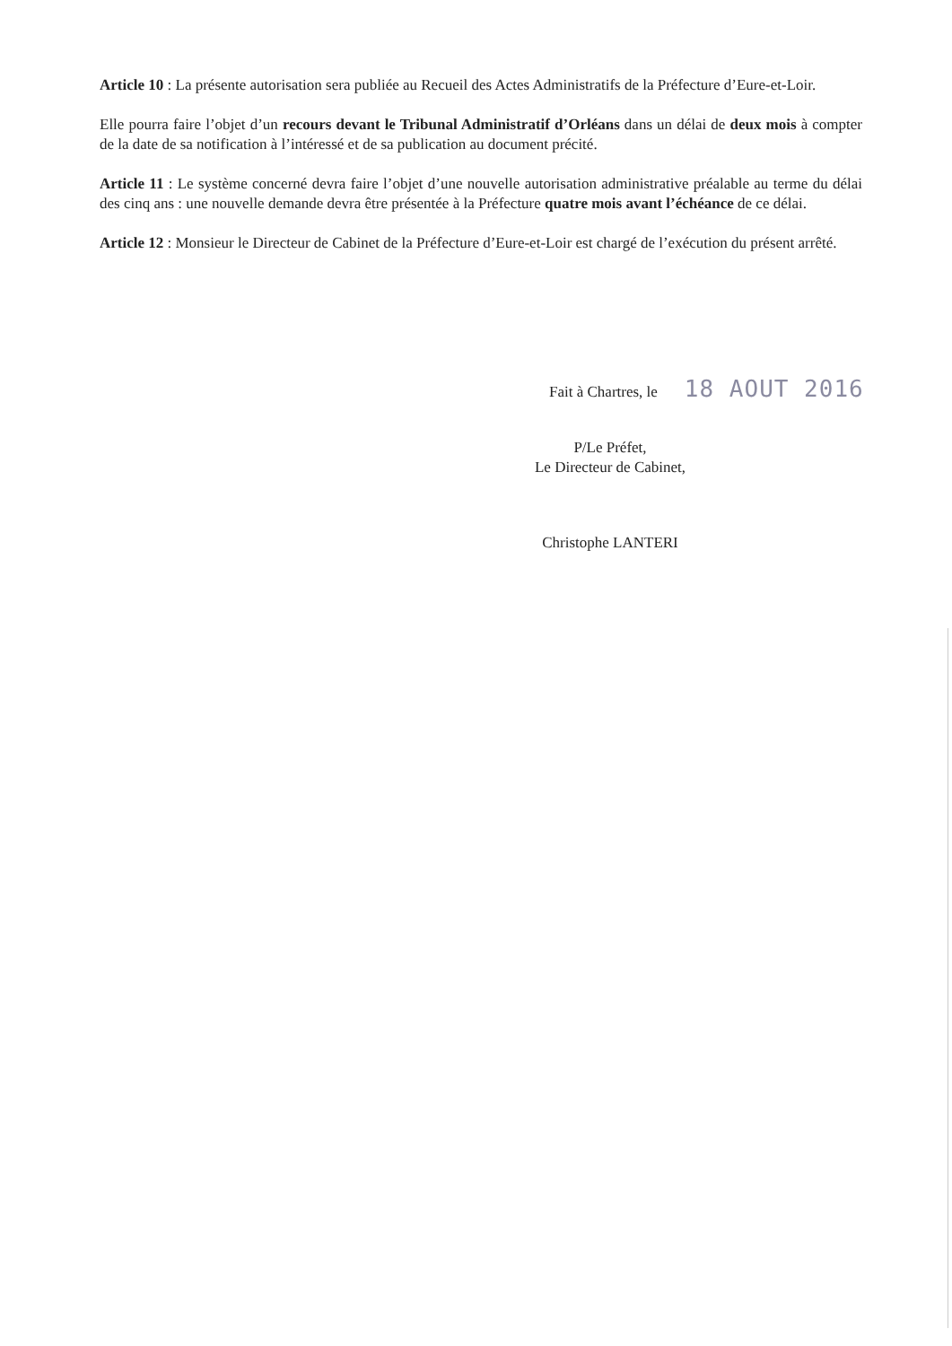Article 10 : La présente autorisation sera publiée au Recueil des Actes Administratifs de la Préfecture d’Eure-et-Loir.
Elle pourra faire l’objet d’un recours devant le Tribunal Administratif d’Orléans dans un délai de deux mois à compter de la date de sa notification à l’intéressé et de sa publication au document précité.
Article 11 : Le système concerné devra faire l’objet d’une nouvelle autorisation administrative préalable au terme du délai des cinq ans : une nouvelle demande devra être présentée à la Préfecture quatre mois avant l’échéance de ce délai.
Article 12 : Monsieur le Directeur de Cabinet de la Préfecture d’Eure-et-Loir est chargé de l’exécution du présent arrêté.
Fait à Chartres, le 18 AOUT 2016
P/Le Préfet,
Le Directeur de Cabinet,
Christophe LANTERI